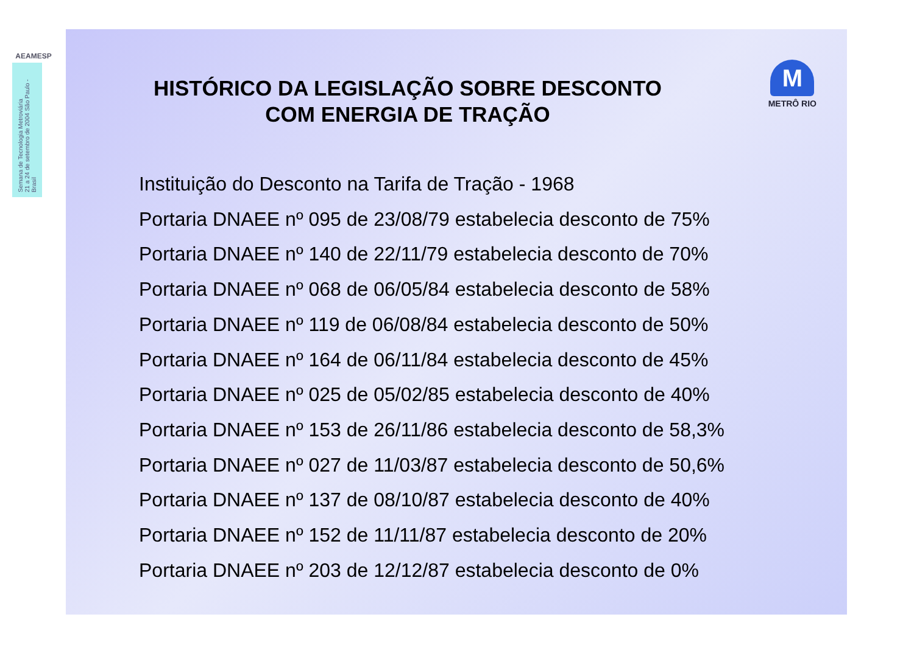AEAMESP
Semana de Tecnologia Metroviária
21 a 24 de setembro de 2004 São Paulo - Brasil
HISTÓRICO DA LEGISLAÇÃO SOBRE DESCONTO COM ENERGIA DE TRAÇÃO
M
METRÔ RIO
Instituição do Desconto na Tarifa de Tração - 1968
Portaria DNAEE nº 095 de 23/08/79 estabelecia desconto de 75%
Portaria DNAEE nº 140 de 22/11/79 estabelecia desconto de 70%
Portaria DNAEE nº 068 de 06/05/84 estabelecia desconto de 58%
Portaria DNAEE nº 119 de 06/08/84 estabelecia desconto de 50%
Portaria DNAEE nº 164 de 06/11/84 estabelecia desconto de 45%
Portaria DNAEE nº 025 de 05/02/85 estabelecia desconto de 40%
Portaria DNAEE nº 153 de 26/11/86 estabelecia desconto de 58,3%
Portaria DNAEE nº 027 de 11/03/87 estabelecia desconto de 50,6%
Portaria DNAEE nº 137 de 08/10/87 estabelecia desconto de 40%
Portaria DNAEE nº 152 de 11/11/87 estabelecia desconto de 20%
Portaria DNAEE nº 203 de 12/12/87 estabelecia desconto de 0%